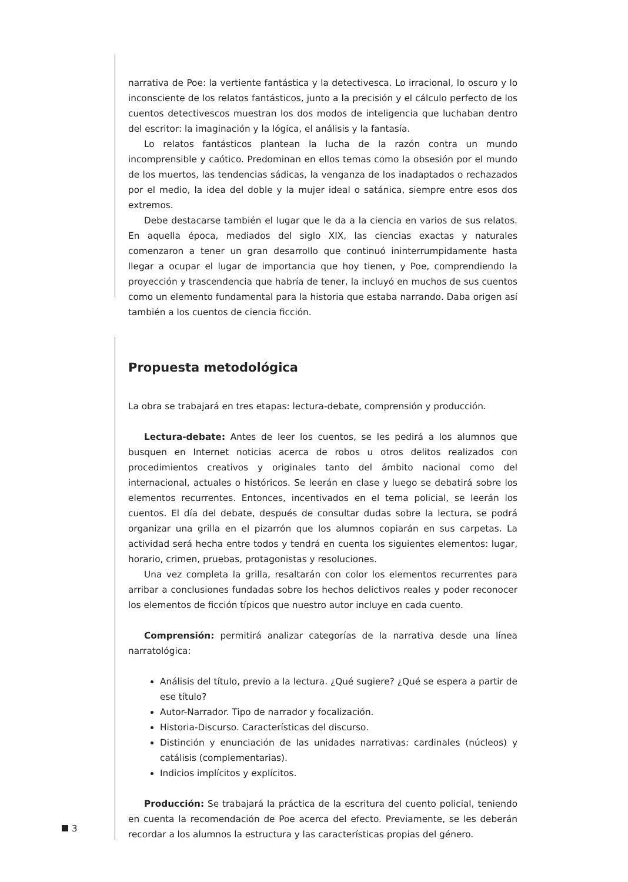narrativa de Poe: la vertiente fantástica y la detectivesca. Lo irracional, lo oscuro y lo inconsciente de los relatos fantásticos, junto a la precisión y el cálculo perfecto de los cuentos detectivescos muestran los dos modos de inteligencia que luchaban dentro del escritor: la imaginación y la lógica, el análisis y la fantasía.
Lo relatos fantásticos plantean la lucha de la razón contra un mundo incomprensible y caótico. Predominan en ellos temas como la obsesión por el mundo de los muertos, las tendencias sádicas, la venganza de los inadaptados o rechazados por el medio, la idea del doble y la mujer ideal o satánica, siempre entre esos dos extremos.
Debe destacarse también el lugar que le da a la ciencia en varios de sus relatos. En aquella época, mediados del siglo XIX, las ciencias exactas y naturales comenzaron a tener un gran desarrollo que continuó ininterrumpidamente hasta llegar a ocupar el lugar de importancia que hoy tienen, y Poe, comprendiendo la proyección y trascendencia que habría de tener, la incluyó en muchos de sus cuentos como un elemento fundamental para la historia que estaba narrando. Daba origen así también a los cuentos de ciencia ficción.
Propuesta metodológica
La obra se trabajará en tres etapas: lectura-debate, comprensión y producción.
Lectura-debate: Antes de leer los cuentos, se les pedirá a los alumnos que busquen en Internet noticias acerca de robos u otros delitos realizados con procedimientos creativos y originales tanto del ámbito nacional como del internacional, actuales o históricos. Se leerán en clase y luego se debatirá sobre los elementos recurrentes. Entonces, incentivados en el tema policial, se leerán los cuentos. El día del debate, después de consultar dudas sobre la lectura, se podrá organizar una grilla en el pizarrón que los alumnos copiarán en sus carpetas. La actividad será hecha entre todos y tendrá en cuenta los siguientes elementos: lugar, horario, crimen, pruebas, protagonistas y resoluciones.
Una vez completa la grilla, resaltarán con color los elementos recurrentes para arribar a conclusiones fundadas sobre los hechos delictivos reales y poder reconocer los elementos de ficción típicos que nuestro autor incluye en cada cuento.
Comprensión: permitirá analizar categorías de la narrativa desde una línea narratológica:
Análisis del título, previo a la lectura. ¿Qué sugiere? ¿Qué se espera a partir de ese título?
Autor-Narrador. Tipo de narrador y focalización.
Historia-Discurso. Características del discurso.
Distinción y enunciación de las unidades narrativas: cardinales (núcleos) y catálisis (complementarias).
Indicios implícitos y explícitos.
Producción: Se trabajará la práctica de la escritura del cuento policial, teniendo en cuenta la recomendación de Poe acerca del efecto. Previamente, se les deberán recordar a los alumnos la estructura y las características propias del género.
3